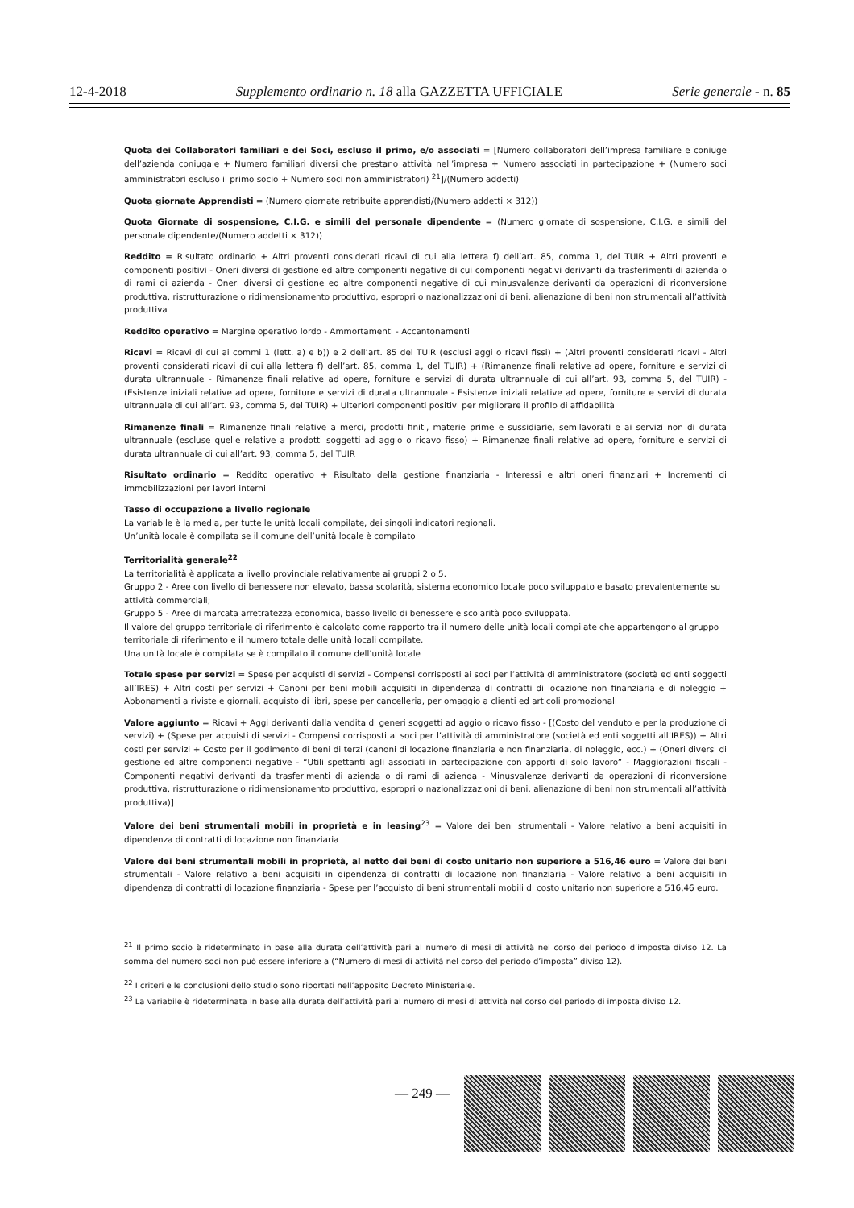12-4-2018 Supplemento ordinario n. 18 alla GAZZETTA UFFICIALE Serie generale - n. 85
Quota dei Collaboratori familiari e dei Soci, escluso il primo, e/o associati = [Numero collaboratori dell’impresa familiare e coniuge dell’azienda coniugale + Numero familiari diversi che prestano attività nell’impresa + Numero associati in partecipazione + (Numero soci amministratori escluso il primo socio + Numero soci non amministratori) <sup>21</sup>]/(Numero addetti)
Quota giornate Apprendisti = (Numero giornate retribuite apprendisti/(Numero addetti × 312))
Quota Giornate di sospensione, C.I.G. e simili del personale dipendente = (Numero giornate di sospensione, C.I.G. e simili del personale dipendente/(Numero addetti × 312))
Reddito = Risultato ordinario + Altri proventi considerati ricavi di cui alla lettera f) dell’art. 85, comma 1, del TUIR + Altri proventi e componenti positivi - Oneri diversi di gestione ed altre componenti negative di cui componenti negativi derivanti da trasferimenti di azienda o di rami di azienda - Oneri diversi di gestione ed altre componenti negative di cui minusvalenze derivanti da operazioni di riconversione produttiva, ristrutturazione o ridimensionamento produttivo, espropri o nazionalizzazioni di beni, alienazione di beni non strumentali all’attività produttiva
Reddito operativo = Margine operativo lordo - Ammortamenti - Accantonamenti
Ricavi = Ricavi di cui ai commi 1 (lett. a) e b)) e 2 dell’art. 85 del TUIR (esclusi aggi o ricavi fissi) + (Altri proventi considerati ricavi - Altri proventi considerati ricavi di cui alla lettera f) dell’art. 85, comma 1, del TUIR) + (Rimanenze finali relative ad opere, forniture e servizi di durata ultrannuale - Rimanenze finali relative ad opere, forniture e servizi di durata ultrannuale di cui all’art. 93, comma 5, del TUIR) - (Esistenze iniziali relative ad opere, forniture e servizi di durata ultrannuale - Esistenze iniziali relative ad opere, forniture e servizi di durata ultrannuale di cui all’art. 93, comma 5, del TUIR) + Ulteriori componenti positivi per migliorare il profilo di affidabilità
Rimanenze finali = Rimanenze finali relative a merci, prodotti finiti, materie prime e sussidiarie, semilavorati e ai servizi non di durata ultrannuale (escluse quelle relative a prodotti soggetti ad aggio o ricavo fisso) + Rimanenze finali relative ad opere, forniture e servizi di durata ultrannuale di cui all’art. 93, comma 5, del TUIR
Risultato ordinario = Reddito operativo + Risultato della gestione finanziaria - Interessi e altri oneri finanziari + Incrementi di immobilizzazioni per lavori interni
Tasso di occupazione a livello regionale
La variabile è la media, per tutte le unità locali compilate, dei singoli indicatori regionali.
Un’unità locale è compilata se il comune dell’unità locale è compilato
Territorialità generale<sup>22</sup>
La territorialità è applicata a livello provinciale relativamente ai gruppi 2 o 5.
Gruppo 2 - Aree con livello di benessere non elevato, bassa scolarità, sistema economico locale poco sviluppato e basato prevalentemente su attività commerciali;
Gruppo 5 - Aree di marcata arretratezza economica, basso livello di benessere e scolarità poco sviluppata.
Il valore del gruppo territoriale di riferimento è calcolato come rapporto tra il numero delle unità locali compilate che appartengono al gruppo territoriale di riferimento e il numero totale delle unità locali compilate.
Una unità locale è compilata se è compilato il comune dell’unità locale
Totale spese per servizi = Spese per acquisti di servizi - Compensi corrisposti ai soci per l’attività di amministratore (società ed enti soggetti all’IRES) + Altri costi per servizi + Canoni per beni mobili acquisiti in dipendenza di contratti di locazione non finanziaria e di noleggio + Abbonamenti a riviste e giornali, acquisto di libri, spese per cancelleria, per omaggio a clienti ed articoli promozionali
Valore aggiunto = Ricavi + Aggi derivanti dalla vendita di generi soggetti ad aggio o ricavo fisso - [(Costo del venduto e per la produzione di servizi) + (Spese per acquisti di servizi - Compensi corrisposti ai soci per l’attività di amministratore (società ed enti soggetti all’IRES)) + Altri costi per servizi + Costo per il godimento di beni di terzi (canoni di locazione finanziaria e non finanziaria, di noleggio, ecc.) + (Oneri diversi di gestione ed altre componenti negative - “Utili spettanti agli associati in partecipazione con apporti di solo lavoro” - Maggiorazioni fiscali - Componenti negativi derivanti da trasferimenti di azienda o di rami di azienda - Minusvalenze derivanti da operazioni di riconversione produttiva, ristrutturazione o ridimensionamento produttivo, espropri o nazionalizzazioni di beni, alienazione di beni non strumentali all’attività produttiva)]
Valore dei beni strumentali mobili in proprietà e in leasing<sup>23</sup> = Valore dei beni strumentali - Valore relativo a beni acquisiti in dipendenza di contratti di locazione non finanziaria
Valore dei beni strumentali mobili in proprietà, al netto dei beni di costo unitario non superiore a 516,46 euro = Valore dei beni strumentali - Valore relativo a beni acquisiti in dipendenza di contratti di locazione non finanziaria - Valore relativo a beni acquisiti in dipendenza di contratti di locazione finanziaria - Spese per l’acquisto di beni strumentali mobili di costo unitario non superiore a 516,46 euro.
<sup>21</sup> Il primo socio è rideterminato in base alla durata dell’attività pari al numero di mesi di attività nel corso del periodo d’imposta diviso 12. La somma del numero soci non può essere inferiore a (“Numero di mesi di attività nel corso del periodo d’imposta” diviso 12).
<sup>22</sup> I criteri e le conclusioni dello studio sono riportati nell’apposito Decreto Ministeriale.
<sup>23</sup> La variabile è rideterminata in base alla durata dell’attività pari al numero di mesi di attività nel corso del periodo di imposta diviso 12.
— 249 —